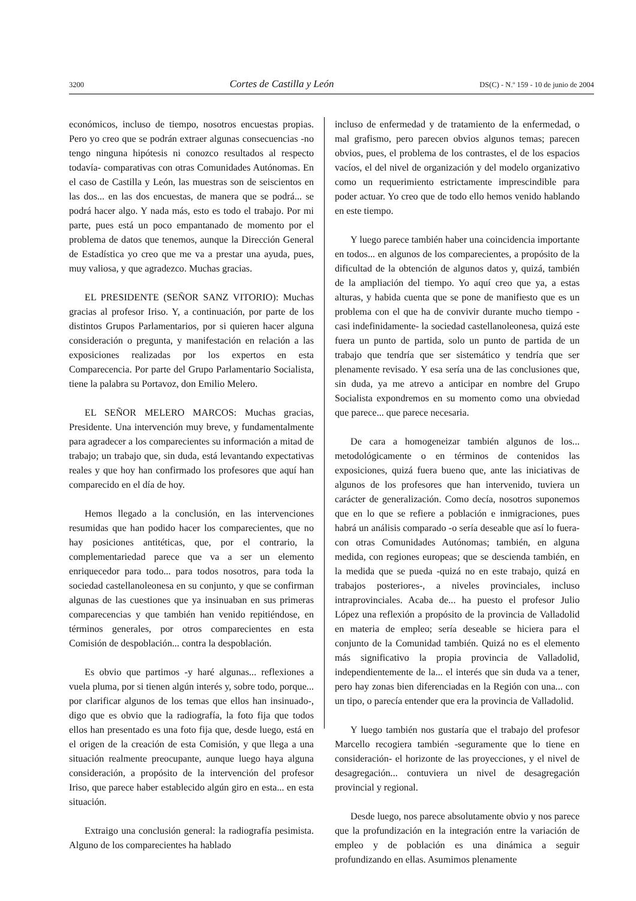3200 Cortes de Castilla y León DS(C) - N.º 159 - 10 de junio de 2004
económicos, incluso de tiempo, nosotros encuestas propias. Pero yo creo que se podrán extraer algunas consecuencias -no tengo ninguna hipótesis ni conozco resultados al respecto todavía- comparativas con otras Comunidades Autónomas. En el caso de Castilla y León, las muestras son de seiscientos en las dos... en las dos encuestas, de manera que se podrá... se podrá hacer algo. Y nada más, esto es todo el trabajo. Por mi parte, pues está un poco empantanado de momento por el problema de datos que tenemos, aunque la Dirección General de Estadística yo creo que me va a prestar una ayuda, pues, muy valiosa, y que agradezco. Muchas gracias.
EL PRESIDENTE (SEÑOR SANZ VITORIO): Muchas gracias al profesor Iriso. Y, a continuación, por parte de los distintos Grupos Parlamentarios, por si quieren hacer alguna consideración o pregunta, y manifestación en relación a las exposiciones realizadas por los expertos en esta Comparecencia. Por parte del Grupo Parlamentario Socialista, tiene la palabra su Portavoz, don Emilio Melero.
EL SEÑOR MELERO MARCOS: Muchas gracias, Presidente. Una intervención muy breve, y fundamentalmente para agradecer a los comparecientes su información a mitad de trabajo; un trabajo que, sin duda, está levantando expectativas reales y que hoy han confirmado los profesores que aquí han comparecido en el día de hoy.
Hemos llegado a la conclusión, en las intervenciones resumidas que han podido hacer los comparecientes, que no hay posiciones antitéticas, que, por el contrario, la complementariedad parece que va a ser un elemento enriquecedor para todo... para todos nosotros, para toda la sociedad castellanoleonesa en su conjunto, y que se confirman algunas de las cuestiones que ya insinuaban en sus primeras comparecencias y que también han venido repitiéndose, en términos generales, por otros comparecientes en esta Comisión de despoblación... contra la despoblación.
Es obvio que partimos -y haré algunas... reflexiones a vuela pluma, por si tienen algún interés y, sobre todo, porque... por clarificar algunos de los temas que ellos han insinuado-, digo que es obvio que la radiografía, la foto fija que todos ellos han presentado es una foto fija que, desde luego, está en el origen de la creación de esta Comisión, y que llega a una situación realmente preocupante, aunque luego haya alguna consideración, a propósito de la intervención del profesor Iriso, que parece haber establecido algún giro en esta... en esta situación.
Extraigo una conclusión general: la radiografía pesimista. Alguno de los comparecientes ha hablado
incluso de enfermedad y de tratamiento de la enfermedad, o mal grafismo, pero parecen obvios algunos temas; parecen obvios, pues, el problema de los contrastes, el de los espacios vacíos, el del nivel de organización y del modelo organizativo como un requerimiento estrictamente imprescindible para poder actuar. Yo creo que de todo ello hemos venido hablando en este tiempo.
Y luego parece también haber una coincidencia importante en todos... en algunos de los comparecientes, a propósito de la dificultad de la obtención de algunos datos y, quizá, también de la ampliación del tiempo. Yo aquí creo que ya, a estas alturas, y habida cuenta que se pone de manifiesto que es un problema con el que ha de convivir durante mucho tiempo -casi indefinidamente- la sociedad castellanoleonesa, quizá este fuera un punto de partida, solo un punto de partida de un trabajo que tendría que ser sistemático y tendría que ser plenamente revisado. Y esa sería una de las conclusiones que, sin duda, ya me atrevo a anticipar en nombre del Grupo Socialista expondremos en su momento como una obviedad que parece... que parece necesaria.
De cara a homogeneizar también algunos de los... metodológicamente o en términos de contenidos las exposiciones, quizá fuera bueno que, ante las iniciativas de algunos de los profesores que han intervenido, tuviera un carácter de generalización. Como decía, nosotros suponemos que en lo que se refiere a población e inmigraciones, pues habrá un análisis comparado -o sería deseable que así lo fuera- con otras Comunidades Autónomas; también, en alguna medida, con regiones europeas; que se descienda también, en la medida que se pueda -quizá no en este trabajo, quizá en trabajos posteriores-, a niveles provinciales, incluso intraprovinciales. Acaba de... ha puesto el profesor Julio López una reflexión a propósito de la provincia de Valladolid en materia de empleo; sería deseable se hiciera para el conjunto de la Comunidad también. Quizá no es el elemento más significativo la propia provincia de Valladolid, independientemente de la... el interés que sin duda va a tener, pero hay zonas bien diferenciadas en la Región con una... con un tipo, o parecía entender que era la provincia de Valladolid.
Y luego también nos gustaría que el trabajo del profesor Marcello recogiera también -seguramente que lo tiene en consideración- el horizonte de las proyecciones, y el nivel de desagregación... contuviera un nivel de desagregación provincial y regional.
Desde luego, nos parece absolutamente obvio y nos parece que la profundización en la integración entre la variación de empleo y de población es una dinámica a seguir profundizando en ellas. Asumimos plenamente